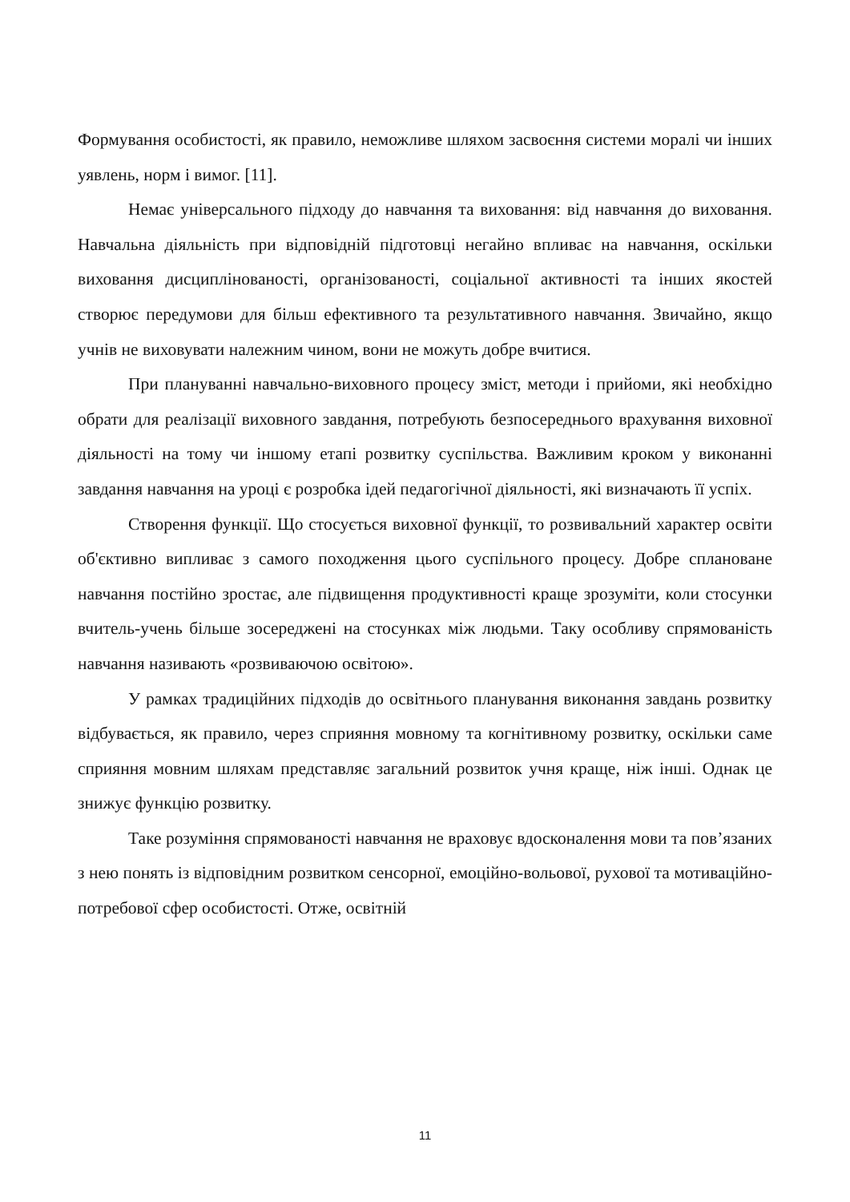Формування особистості, як правило, неможливе шляхом засвоєння системи моралі чи інших уявлень, норм і вимог. [11].
Немає універсального підходу до навчання та виховання: від навчання до виховання. Навчальна діяльність при відповідній підготовці негайно впливає на навчання, оскільки виховання дисциплінованості, організованості, соціальної активності та інших якостей створює передумови для більш ефективного та результативного навчання. Звичайно, якщо учнів не виховувати належним чином, вони не можуть добре вчитися.
При плануванні навчально-виховного процесу зміст, методи і прийоми, які необхідно обрати для реалізації виховного завдання, потребують безпосереднього врахування виховної діяльності на тому чи іншому етапі розвитку суспільства. Важливим кроком у виконанні завдання навчання на уроці є розробка ідей педагогічної діяльності, які визначають її успіх.
Створення функції. Що стосується виховної функції, то розвивальний характер освіти об'єктивно випливає з самого походження цього суспільного процесу. Добре сплановане навчання постійно зростає, але підвищення продуктивності краще зрозуміти, коли стосунки вчитель-учень більше зосереджені на стосунках між людьми. Таку особливу спрямованість навчання називають «розвиваючою освітою».
У рамках традиційних підходів до освітнього планування виконання завдань розвитку відбувається, як правило, через сприяння мовному та когнітивному розвитку, оскільки саме сприяння мовним шляхам представляє загальний розвиток учня краще, ніж інші. Однак це знижує функцію розвитку.
Таке розуміння спрямованості навчання не враховує вдосконалення мови та пов’язаних з нею понять із відповідним розвитком сенсорної, емоційно-вольової, рухової та мотиваційно-потребової сфер особистості. Отже, освітній
11